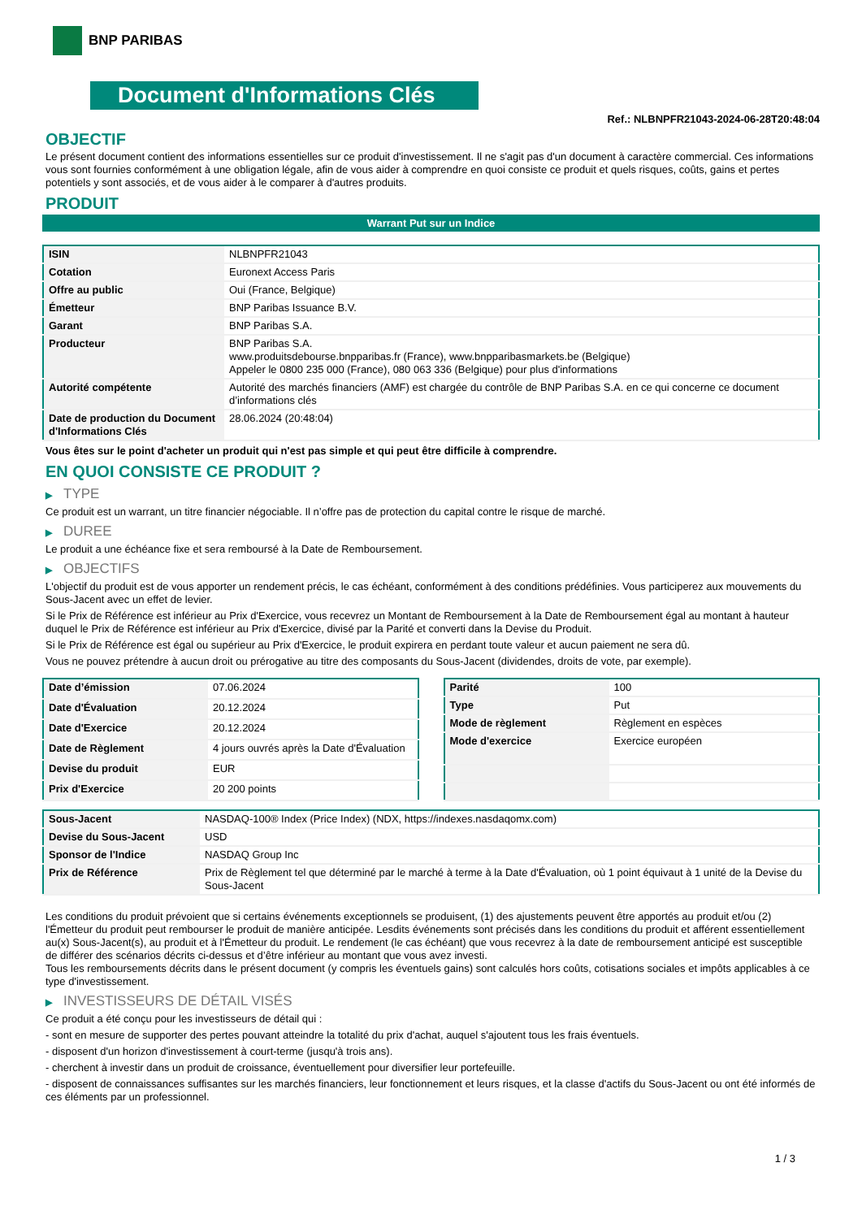BNP PARIBAS
Document d'Informations Clés
Ref.: NLBNPFR21043-2024-06-28T20:48:04
OBJECTIF
Le présent document contient des informations essentielles sur ce produit d'investissement. Il ne s'agit pas d'un document à caractère commercial. Ces informations vous sont fournies conformément à une obligation légale, afin de vous aider à comprendre en quoi consiste ce produit et quels risques, coûts, gains et pertes potentiels y sont associés, et de vous aider à le comparer à d'autres produits.
PRODUIT
Warrant Put sur un Indice
| ISIN | NLBNPFR21043 |
| Cotation | Euronext Access Paris |
| Offre au public | Oui (France, Belgique) |
| Émetteur | BNP Paribas Issuance B.V. |
| Garant | BNP Paribas S.A. |
| Producteur | BNP Paribas S.A. www.produitsdebourse.bnpparibas.fr (France), www.bnpparibasmarkets.be (Belgique) Appeler le 0800 235 000 (France), 080 063 336 (Belgique) pour plus d'informations |
| Autorité compétente | Autorité des marchés financiers (AMF) est chargée du contrôle de BNP Paribas S.A. en ce qui concerne ce document d’informations clés |
| Date de production du Document d'Informations Clés | 28.06.2024 (20:48:04) |
Vous êtes sur le point d'acheter un produit qui n'est pas simple et qui peut être difficile à comprendre.
EN QUOI CONSISTE CE PRODUIT ?
▶ TYPE
Ce produit est un warrant, un titre financier négociable. Il n’offre pas de protection du capital contre le risque de marché.
▶ DUREE
Le produit a une échéance fixe et sera remboursé à la Date de Remboursement.
▶ OBJECTIFS
L'objectif du produit est de vous apporter un rendement précis, le cas échéant, conformément à des conditions prédéfinies. Vous participerez aux mouvements du Sous-Jacent avec un effet de levier.
Si le Prix de Référence est inférieur au Prix d'Exercice, vous recevrez un Montant de Remboursement à la Date de Remboursement égal au montant à hauteur duquel le Prix de Référence est inférieur au Prix d'Exercice, divisé par la Parité et converti dans la Devise du Produit.
Si le Prix de Référence est égal ou supérieur au Prix d'Exercice, le produit expirera en perdant toute valeur et aucun paiement ne sera dû.
Vous ne pouvez prétendre à aucun droit ou prérogative au titre des composants du Sous-Jacent (dividendes, droits de vote, par exemple).
| Date d’émission | 07.06.2024 |
| Date d'Évaluation | 20.12.2024 |
| Date d'Exercice | 20.12.2024 |
| Date de Règlement | 4 jours ouvrés après la Date d'Évaluation |
| Devise du produit | EUR |
| Prix d'Exercice | 20 200 points |
| Parité | 100 |
| Type | Put |
| Mode de règlement | Règlement en espèces |
| Mode d'exercice | Exercice européen |
| Sous-Jacent | NASDAQ-100® Index (Price Index) (NDX, https://indexes.nasdaqomx.com) |
| Devise du Sous-Jacent | USD |
| Sponsor de l'Indice | NASDAQ Group Inc |
| Prix de Référence | Prix de Règlement tel que déterminé par le marché à terme à la Date d'Évaluation, où 1 point équivaut à 1 unité de la Devise du Sous-Jacent |
Les conditions du produit prévoient que si certains événements exceptionnels se produisent, (1) des ajustements peuvent être apportés au produit et/ou (2) l'Émetteur du produit peut rembourser le produit de manière anticipée. Lesdits événements sont précisés dans les conditions du produit et afférent essentiellement au(x) Sous-Jacent(s), au produit et à l'Émetteur du produit. Le rendement (le cas échéant) que vous recevrez à la date de remboursement anticipé est susceptible de différer des scénarios décrits ci-dessus et d’être inférieur au montant que vous avez investi.
Tous les remboursements décrits dans le présent document (y compris les éventuels gains) sont calculés hors coûts, cotisations sociales et impôts applicables à ce type d'investissement.
▶ INVESTISSEURS DE DÉTAIL VISÉS
Ce produit a été conçu pour les investisseurs de détail qui :
- sont en mesure de supporter des pertes pouvant atteindre la totalité du prix d'achat, auquel s'ajoutent tous les frais éventuels.
- disposent d'un horizon d'investissement à court-terme (jusqu'à trois ans).
- cherchent à investir dans un produit de croissance, éventuellement pour diversifier leur portefeuille.
- disposent de connaissances suffisantes sur les marchés financiers, leur fonctionnement et leurs risques, et la classe d'actifs du Sous-Jacent ou ont été informés de ces éléments par un professionnel.
1 / 3